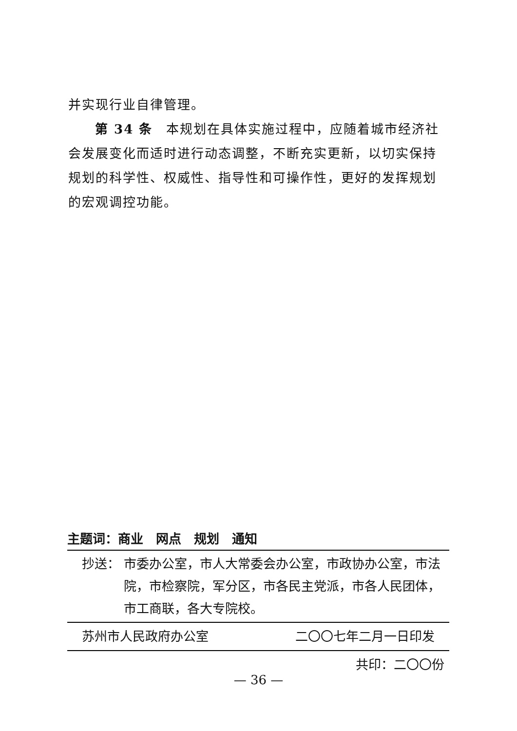并实现行业自律管理。
第 34 条　本规划在具体实施过程中，应随着城市经济社会发展变化而适时进行动态调整，不断充实更新，以切实保持规划的科学性、权威性、指导性和可操作性，更好的发挥规划的宏观调控功能。
主题词：商业　网点　规划　通知
抄送： 市委办公室，市人大常委会办公室，市政协办公室，市法院，市检察院，军分区，市各民主党派，市各人民团体，市工商联，各大专院校。
苏州市人民政府办公室 二〇〇七年二月一日印发
共印：二〇〇份
— 36 —